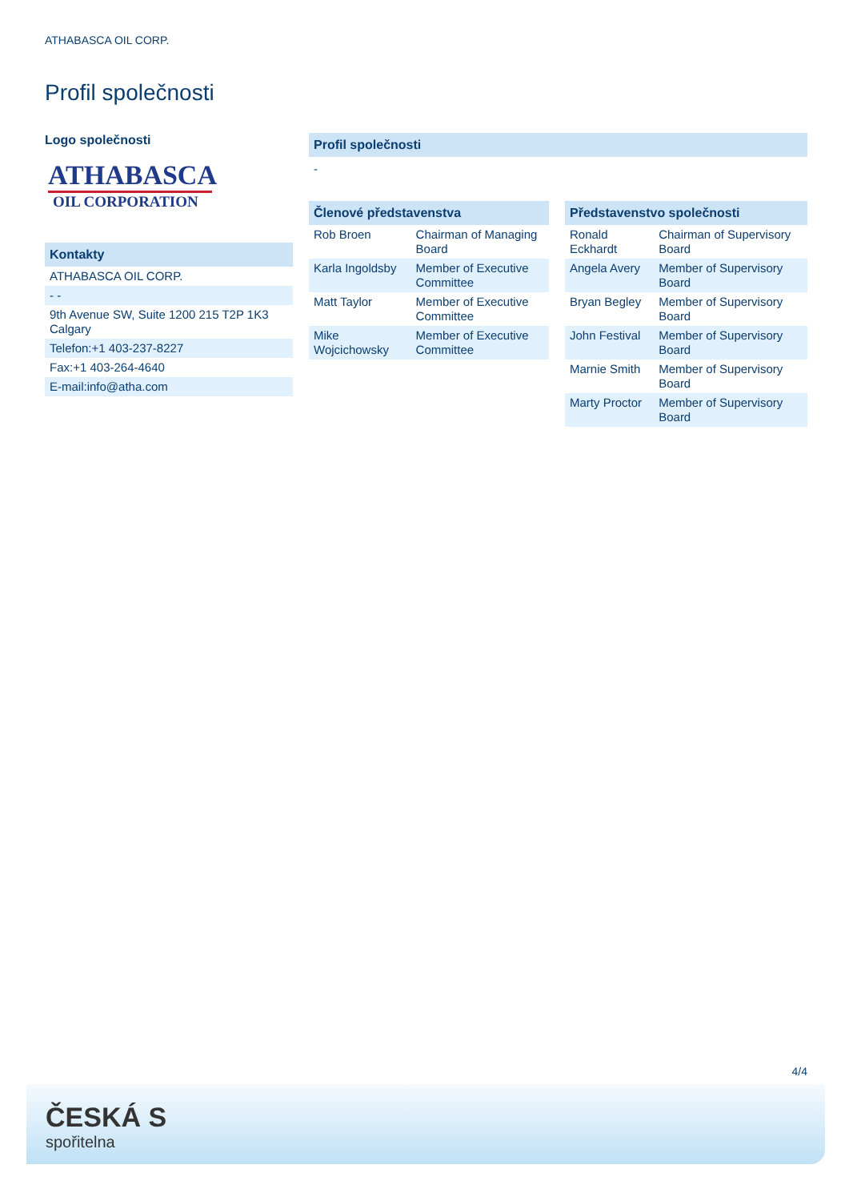ATHABASCA OIL CORP.
Profil společnosti
Logo společnosti
ATHABASCA
OIL CORPORATION
Kontakty
| ATHABASCA OIL CORP. |
| - - |
| 9th Avenue SW, Suite 1200 215 T2P 1K3 Calgary |
| Telefon:+1 403-237-8227 |
| Fax:+1 403-264-4640 |
| E-mail:info@atha.com |
Profil společnosti
-
Členové představenstva
| Rob Broen | Chairman of Managing Board |
| Karla Ingoldsby | Member of Executive Committee |
| Matt Taylor | Member of Executive Committee |
| Mike Wojcichowsky | Member of Executive Committee |
Představenstvo společnosti
| Ronald Eckhardt | Chairman of Supervisory Board |
| Angela Avery | Member of Supervisory Board |
| Bryan Begley | Member of Supervisory Board |
| John Festival | Member of Supervisory Board |
| Marnie Smith | Member of Supervisory Board |
| Marty Proctor | Member of Supervisory Board |
4/4
ČESKÁ S
spořitelna